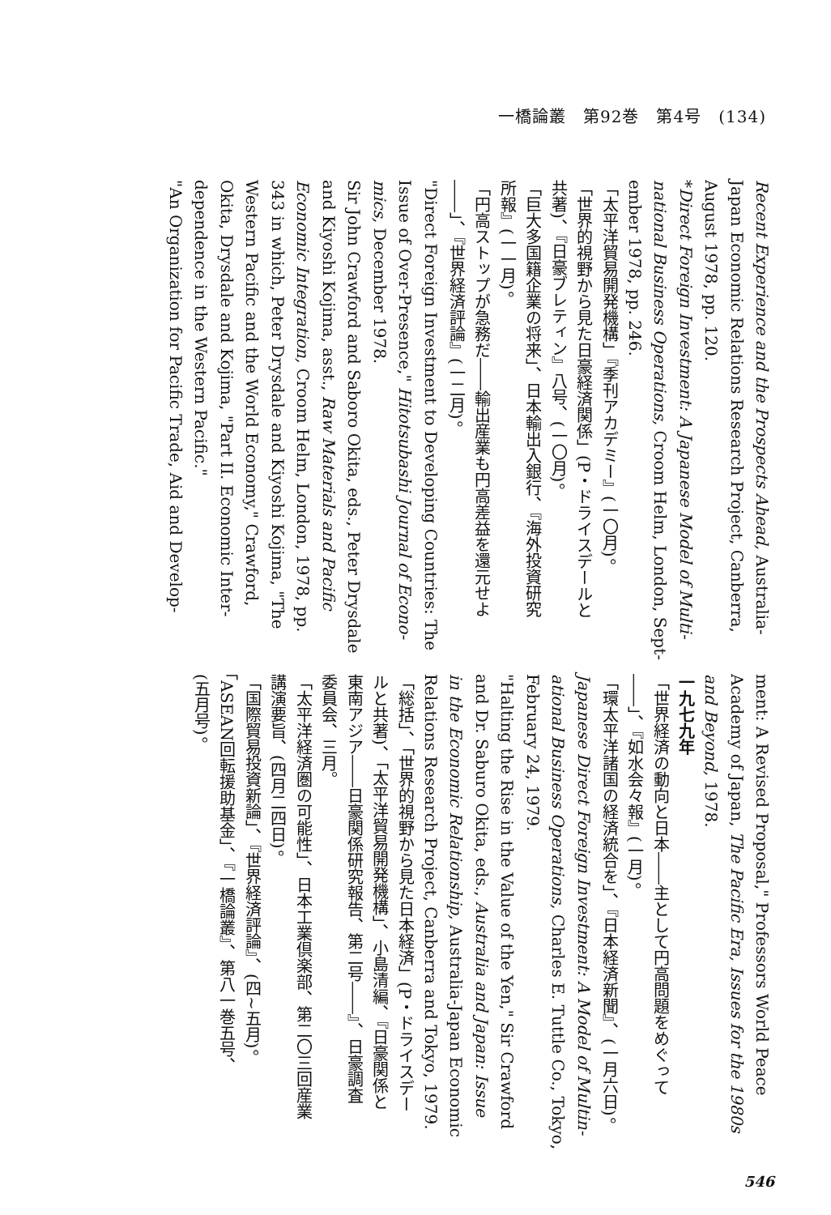一橋論叢　第92巻　第4号　(134)
Recent Experience and the Prospects Ahead, Australia-
Japan Economic Relations Research Project, Canberra,
August 1978, pp. 120.
*Direct Foreign Investment: A Japanese Model of Multi-
national Business Operations, Croom Helm, London, Sept-
ember 1978, pp. 246.
「太平洋貿易開発機構」『季刊アカデミー』(一〇月)。
「世界的視野から見た日豪経済関係」(P・ドライスデールと
共著)、『日豪ブレティン』八号、(一〇月)。
「巨大多国籍企業の将来」、日本輸出入銀行、『海外投資研究
所報』(一一月)。
「円高ストップが急務だ――輸出産業も円高差益を還元せよ
――」、『世界経済評論』(一二月)。
"Direct Foreign Investment to Developing Countries: The
Issue of Over-Presence," Hitotsubashi Journal of Econo-
mics, December 1978.
Sir John Crawford and Saboro Okita, eds., Peter Drysdale
and Kiyoshi Kojima, asst., Raw Materials and Pacific
Economic Integration, Croom Helm, London, 1978, pp.
343 in which, Peter Drysdale and Kiyoshi Kojima, "The
Western Pacific and the World Economy," Crawford,
Okita, Drysdale and Kojima, "Part II. Economic Inter-
dependence in the Western Pacific."
"An Organization for Pacific Trade, Aid and Develop-
ment: A Revised Proposal," Professors World Peace
Academy of Japan, The Pacific Era, Issues for the 1980s
and Beyond, 1978.
一九七九年
「世界経済の動向と日本――主として円高問題をめぐって
――」、『如水会々報』(一月)。
「環太平洋諸国の経済統合を」、『日本経済新聞』、(一月六日)。
Japanese Direct Foreign Investment: A Model of Multin-
ational Business Operations, Charles E. Tuttle Co., Tokyo,
February 24, 1979.
"Halting the Rise in the Value of the Yen," Sir Crawford
and Dr. Saburo Okita, eds., Australia and Japan: Issue
in the Economic Relationship, Australia-Japan Economic
Relations Research Project, Canberra and Tokyo, 1979.
「総括」、「世界的視野から見た日本経済」(P・ドライスデー
ルと共著)、「太平洋貿易開発機構」、小島清編、『日豪関係と
東南アジア――日豪関係研究報告、第二号――』、日豪調査
委員会、三月。
「太平洋経済圏の可能性」、日本工業倶楽部、第二〇三回産業
講演要旨、(四月二四日)。
「国際貿易投資新論」、『世界経済評論』、(四~五月)。
「ASEAN回転援助基金」、『一橋論叢』、第八一巻五号、
(五月号)。
546